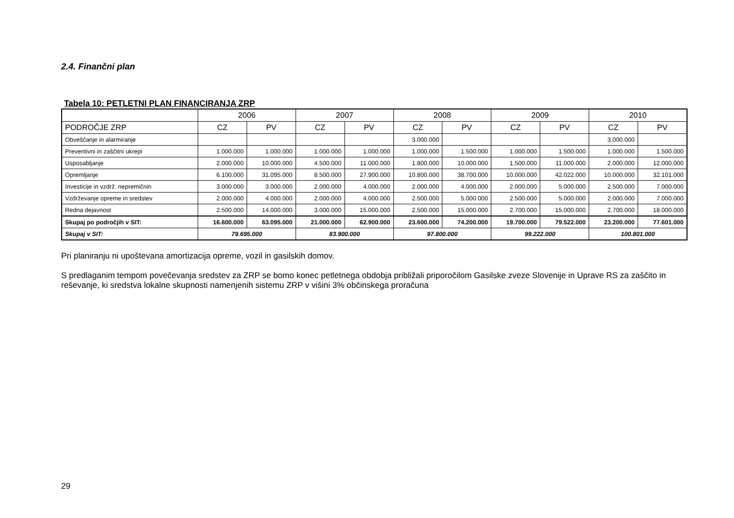2.4. Finančni plan
Tabela 10: PETLETNI PLAN FINANCIRANJA ZRP
| | 2006 | | 2007 | | 2008 | | 2009 | | 2010 | |
| --- | --- | --- | --- | --- | --- | --- | --- | --- | --- | --- |
| PODROČJE ZRP | CZ | PV | CZ | PV | CZ | PV | CZ | PV | CZ | PV |
| Obveščanje in alarmiranje | | | | | 3.000.000 | | | | 3.000.000 | |
| Preventivni in zaščitni ukrepi | 1.000.000 | 1.000.000 | 1.000.000 | 1.000.000 | 1.000.000 | 1.500.000 | 1.000.000 | 1.500.000 | 1.000.000 | 1.500.000 |
| Usposabljanje | 2.000.000 | 10.000.000 | 4.500.000 | 11.000.000 | 1.800.000 | 10.000.000 | 1.500.000 | 11.000.000 | 2.000.000 | 12.000.000 |
| Opremljanje | 6.100.000 | 31.095.000 | 8.500.000 | 27.900.000 | 10.800.000 | 38.700.000 | 10.000.000 | 42.022.000 | 10.000.000 | 32.101.000 |
| Investicije in vzdrž. nepremičnin | 3.000.000 | 3.000.000 | 2.000.000 | 4.000.000 | 2.000.000 | 4.000.000 | 2.000.000 | 5.000.000 | 2.500.000 | 7.000.000 |
| Vzdrževanje opreme in sredstev | 2.000.000 | 4.000.000 | 2.000.000 | 4.000.000 | 2.500.000 | 5.000.000 | 2.500.000 | 5.000.000 | 2.000.000 | 7.000.000 |
| Redna dejavnost | 2.500.000 | 14.000.000 | 3.000.000 | 15.000.000 | 2.500.000 | 15.000.000 | 2.700.000 | 15.000.000 | 2.700.000 | 18.000.000 |
| Skupaj po področjih v SIT: | 16.600.000 | 63.095.000 | 21.000.000 | 62.900.000 | 23.600.000 | 74.200.000 | 19.700.000 | 79.522.000 | 23.200.000 | 77.601.000 |
| Skupaj v SIT: | 79.695.000 | | 83.900.000 | | 97.800.000 | | 99.222.000 | | 100.801.000 | |
Pri planiranju ni upoštevana amortizacija opreme, vozil in gasilskih domov.
S predlaganim tempom povečevanja sredstev za ZRP se bomo konec petletnega obdobja približali priporočilom Gasilske zveze Slovenije in Uprave RS za zaščito in reševanje, ki sredstva lokalne skupnosti namenjenih sistemu ZRP v višini 3% občinskega proračuna
29